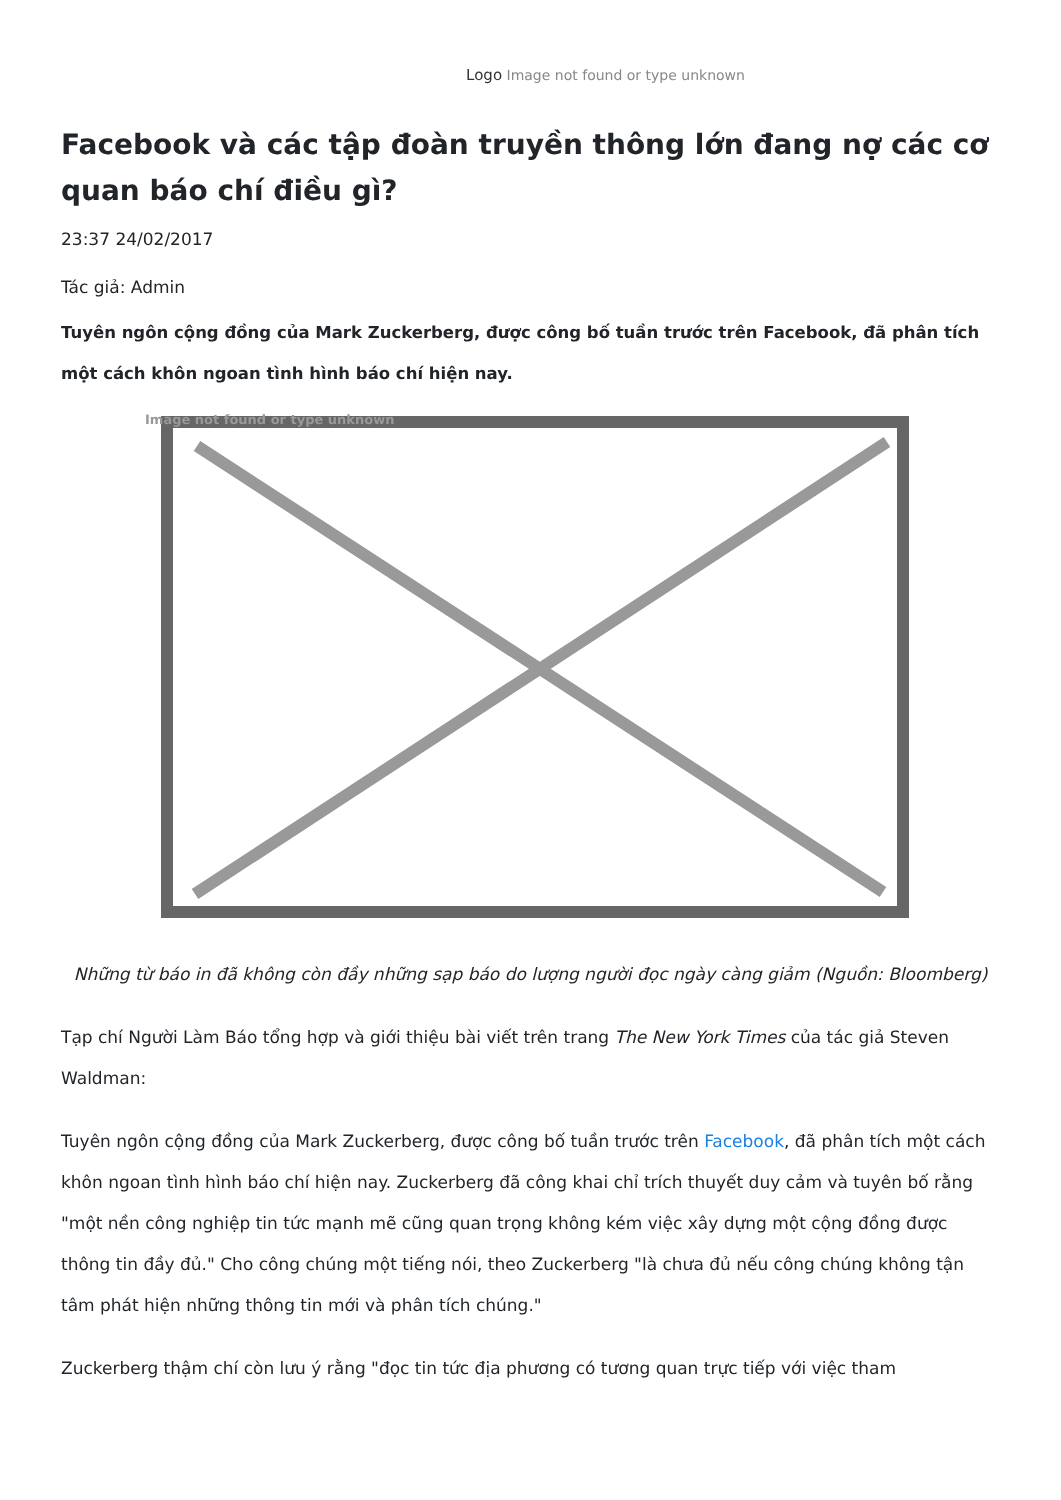Logo Image not found or type unknown
Facebook và các tập đoàn truyền thông lớn đang nợ các cơ quan báo chí điều gì?
23:37 24/02/2017
Tác giả: Admin
Tuyên ngôn cộng đồng của Mark Zuckerberg, được công bố tuần trước trên Facebook, đã phân tích một cách khôn ngoan tình hình báo chí hiện nay.
Image not found or type unknown
Những từ báo in đã không còn đầy những sạp báo do lượng người đọc ngày càng giảm (Nguồn: Bloomberg)
Tạp chí Người Làm Báo tổng hợp và giới thiệu bài viết trên trang The New York Times của tác giả Steven Waldman:
Tuyên ngôn cộng đồng của Mark Zuckerberg, được công bố tuần trước trên Facebook, đã phân tích một cách khôn ngoan tình hình báo chí hiện nay. Zuckerberg đã công khai chỉ trích thuyết duy cảm và tuyên bố rằng "một nền công nghiệp tin tức mạnh mẽ cũng quan trọng không kém việc xây dựng một cộng đồng được thông tin đầy đủ." Cho công chúng một tiếng nói, theo Zuckerberg "là chưa đủ nếu công chúng không tận tâm phát hiện những thông tin mới và phân tích chúng."
Zuckerberg thậm chí còn lưu ý rằng "đọc tin tức địa phương có tương quan trực tiếp với việc tham